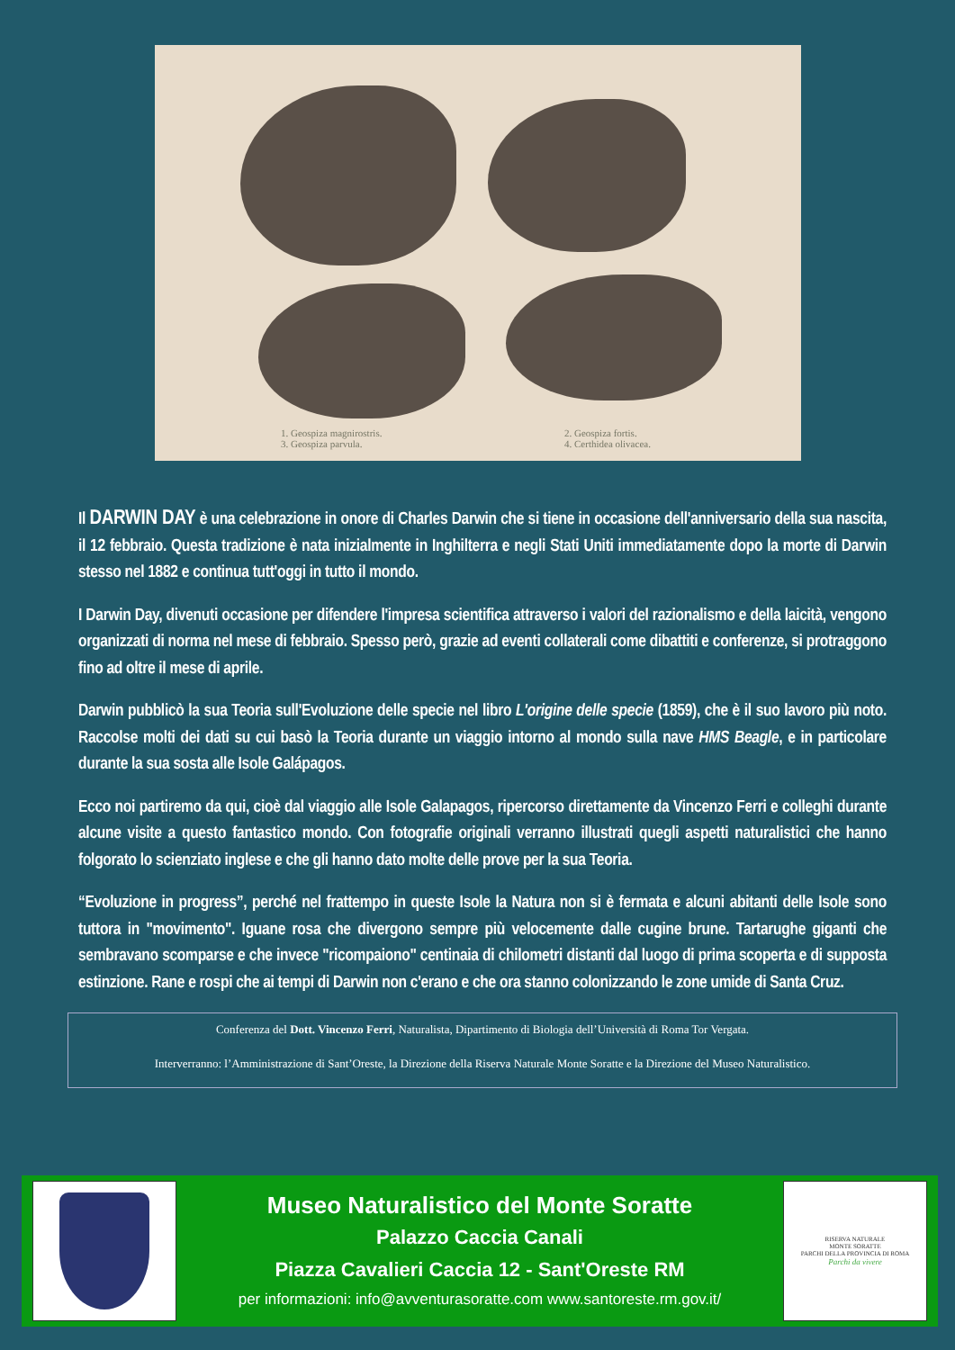1. Geospiza magnirostris.
3. Geospiza parvula.
2. Geospiza fortis.
4. Certhidea olivacea.
Il DARWIN DAY è una celebrazione in onore di Charles Darwin che si tiene in occasione dell'anniversario della sua nascita, il 12 febbraio. Questa tradizione è nata inizialmente in Inghilterra e negli Stati Uniti immediatamente dopo la morte di Darwin stesso nel 1882 e continua tutt'oggi in tutto il mondo.
I Darwin Day, divenuti occasione per difendere l'impresa scientifica attraverso i valori del razionalismo e della laicità, vengono organizzati di norma nel mese di febbraio. Spesso però, grazie ad eventi collaterali come dibattiti e conferenze, si protraggono fino ad oltre il mese di aprile.
Darwin pubblicò la sua Teoria sull'Evoluzione delle specie nel libro L'origine delle specie (1859), che è il suo lavoro più noto. Raccolse molti dei dati su cui basò la Teoria durante un viaggio intorno al mondo sulla nave HMS Beagle, e in particolare durante la sua sosta alle Isole Galápagos.
Ecco noi partiremo da qui, cioè dal viaggio alle Isole Galapagos, ripercorso direttamente da Vincenzo Ferri e colleghi durante alcune visite a questo fantastico mondo. Con fotografie originali verranno illustrati quegli aspetti naturalistici che hanno folgorato lo scienziato inglese e che gli hanno dato molte delle prove per la sua Teoria.
“Evoluzione in progress”, perché nel frattempo in queste Isole la Natura non si è fermata e alcuni abitanti delle Isole sono tuttora in "movimento". Iguane rosa che divergono sempre più velocemente dalle cugine brune. Tartarughe giganti che sembravano scomparse e che invece "ricompaiono" centinaia di chilometri distanti dal luogo di prima scoperta e di supposta estinzione. Rane e rospi che ai tempi di Darwin non c'erano e che ora stanno colonizzando le zone umide di Santa Cruz.
Conferenza del Dott. Vincenzo Ferri, Naturalista, Dipartimento di Biologia dell’Università di Roma Tor Vergata.
Interverranno: l’Amministrazione di Sant’Oreste, la Direzione della Riserva Naturale Monte Soratte e la Direzione del Museo Naturalistico.
Museo Naturalistico del Monte Soratte
Palazzo Caccia Canali
Piazza Cavalieri Caccia 12 - Sant'Oreste RM
per informazioni: info@avventurasoratte.com www.santoreste.rm.gov.it/
RISERVA NATURALE
MONTE SORATTE
PARCHI DELLA PROVINCIA DI ROMA
Parchi da vivere